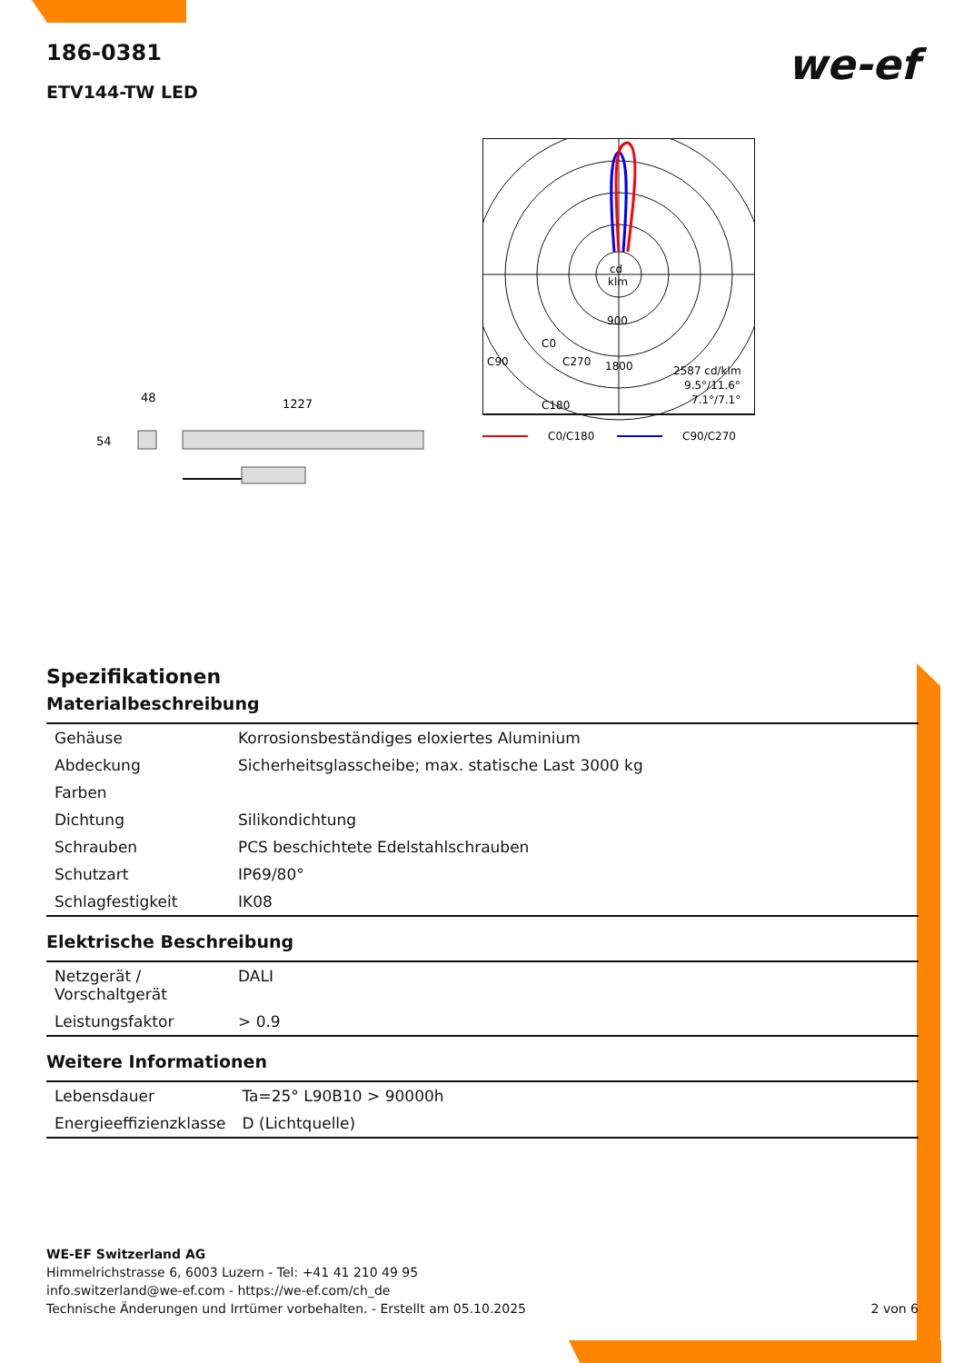we-ef
186-0381
ETV144-TW LED
48
54
1227
cd
klm
900
1800
C0
C90
C270
C180
2587 cd/klm
9.5°/11.6°
7.1°/7.1°
C0/C180
C90/C270
Spezifikationen
Materialbeschreibung
| Gehäuse | Korrosionsbeständiges eloxiertes Aluminium |
| Abdeckung | Sicherheitsglasscheibe; max. statische Last 3000 kg |
| Farben | |
| Dichtung | Silikondichtung |
| Schrauben | PCS beschichtete Edelstahlschrauben |
| Schutzart | IP69/80° |
| Schlagfestigkeit | IK08 |
Elektrische Beschreibung
| Netzgerät / Vorschaltgerät | DALI |
| Leistungsfaktor | > 0.9 |
Weitere Informationen
| Lebensdauer | Ta=25° L90B10 > 90000h |
| Energieeffizienzklasse | D (Lichtquelle) |
WE-EF Switzerland AG
Himmelrichstrasse 6, 6003 Luzern - Tel: +41 41 210 49 95
info.switzerland@we-ef.com - https://we-ef.com/ch_de
Technische Änderungen und Irrtümer vorbehalten. - Erstellt am 05.10.2025 2 von 6